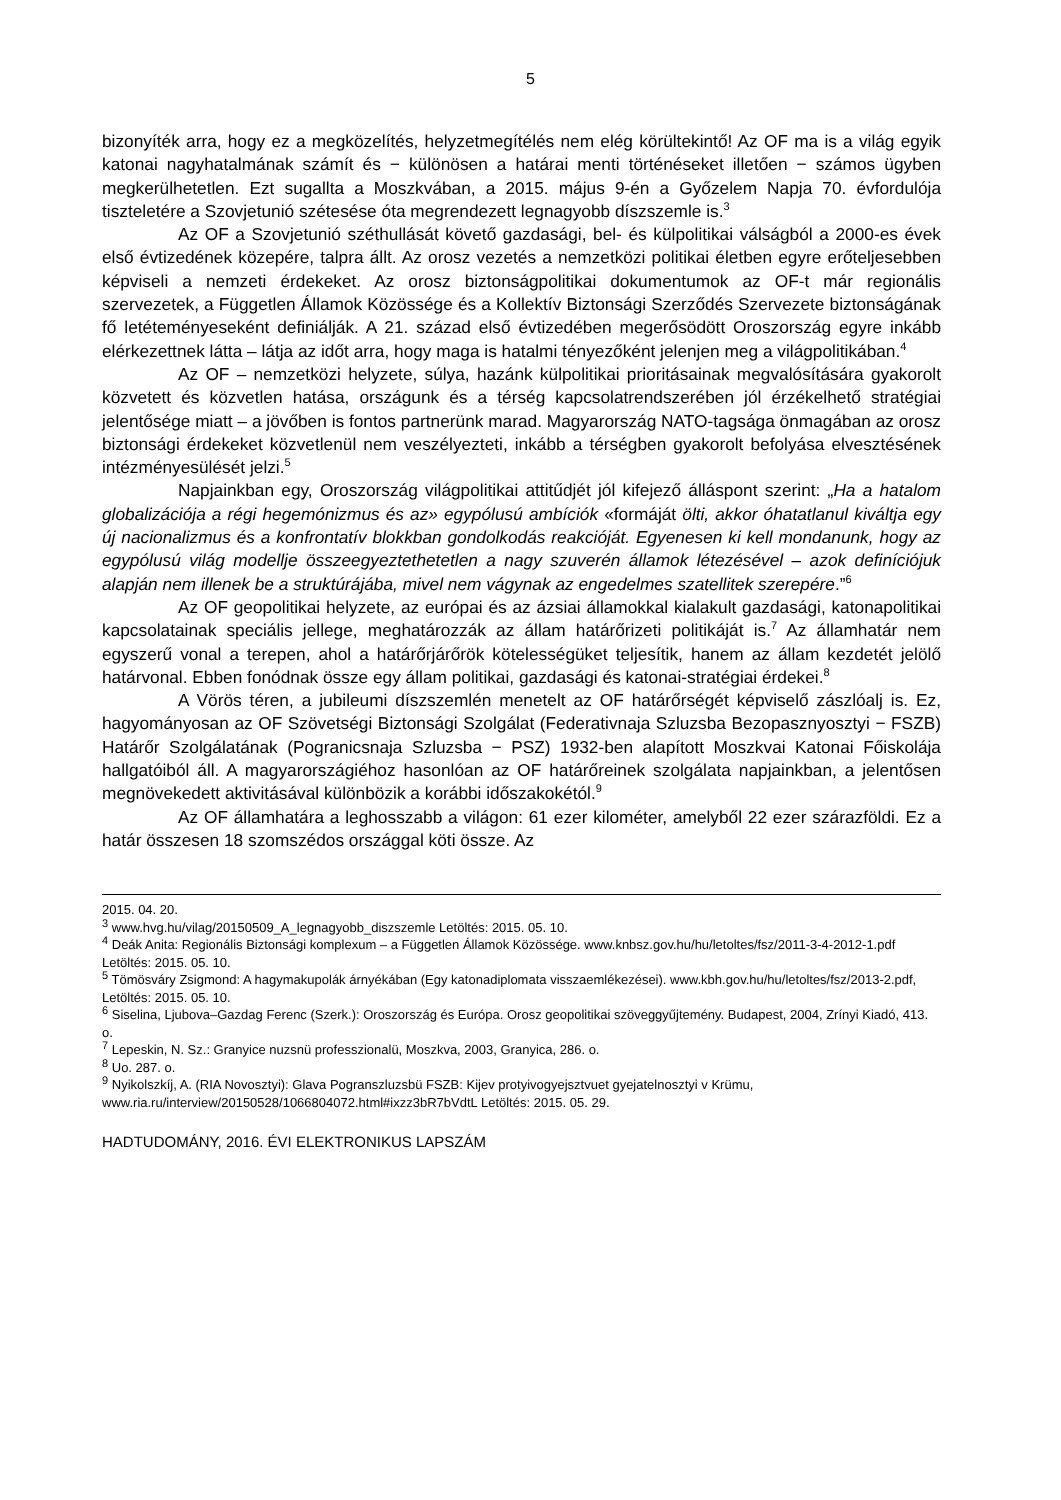5
bizonyíték arra, hogy ez a megközelítés, helyzetmegítélés nem elég körültekintő! Az OF ma is a világ egyik katonai nagyhatalmának számít és − különösen a határai menti történéseket illetően − számos ügyben megkerülhetetlen. Ezt sugallta a Moszkvában, a 2015. május 9-én a Győzelem Napja 70. évfordulója tiszteletére a Szovjetunió szétesése óta megrendezett legnagyobb díszszemle is.<sup>3</sup>
Az OF a Szovjetunió széthullását követő gazdasági, bel- és külpolitikai válságból a 2000-es évek első évtizedének közepére, talpra állt. Az orosz vezetés a nemzetközi politikai életben egyre erőteljesebben képviseli a nemzeti érdekeket. Az orosz biztonságpolitikai dokumentumok az OF-t már regionális szervezetek, a Független Államok Közössége és a Kollektív Biztonsági Szerződés Szervezete biztonságának fő letéteményeseként definiálják. A 21. század első évtizedében megerősödött Oroszország egyre inkább elérkezettnek látta – látja az időt arra, hogy maga is hatalmi tényezőként jelenjen meg a világpolitikában.<sup>4</sup>
Az OF – nemzetközi helyzete, súlya, hazánk külpolitikai prioritásainak megvalósítására gyakorolt közvetett és közvetlen hatása, országunk és a térség kapcsolatrendszerében jól érzékelhető stratégiai jelentősége miatt – a jövőben is fontos partnerünk marad. Magyarország NATO-tagsága önmagában az orosz biztonsági érdekeket közvetlenül nem veszélyezteti, inkább a térségben gyakorolt befolyása elvesztésének intézményesülését jelzi.<sup>5</sup>
Napjainkban egy, Oroszország világpolitikai attitűdjét jól kifejező álláspont szerint: „Ha a hatalom globalizációja a régi hegemónizmus és az» egypólusú ambíciók «formáját ölti, akkor óhatatlanul kiváltja egy új nacionalizmus és a konfrontatív blokkban gondolkodás reakcióját. Egyenesen ki kell mondanunk, hogy az egypólusú világ modellje összeegyeztethetetlen a nagy szuverén államok létezésével – azok definíciójuk alapján nem illenek be a struktúrájába, mivel nem vágynak az engedelmes szatellitek szerepére.”<sup>6</sup>
Az OF geopolitikai helyzete, az európai és az ázsiai államokkal kialakult gazdasági, katonapolitikai kapcsolatainak speciális jellege, meghatározzák az állam határőrizeti politikáját is.<sup>7</sup> Az államhatár nem egyszerű vonal a terepen, ahol a határőrjárőrök kötelességüket teljesítik, hanem az állam kezdetét jelölő határvonal. Ebben fonódnak össze egy állam politikai, gazdasági és katonai-stratégiai érdekei.<sup>8</sup>
A Vörös téren, a jubileumi díszszemlén menetelt az OF határőrségét képviselő zászlóalj is. Ez, hagyományosan az OF Szövetségi Biztonsági Szolgálat (Federativnaja Szluzsba Bezopasznyosztyi − FSZB) Határőr Szolgálatának (Pogranicsnaja Szluzsba − PSZ) 1932-ben alapított Moszkvai Katonai Főiskolája hallgatóiból áll. A magyarországiéhoz hasonlóan az OF határőreinek szolgálata napjainkban, a jelentősen megnövekedett aktivitásával különbözik a korábbi időszakokétól.<sup>9</sup>
Az OF államhatára a leghosszabb a világon: 61 ezer kilométer, amelyből 22 ezer szárazföldi. Ez a határ összesen 18 szomszédos országgal köti össze. Az
2015. 04. 20.
<sup>3</sup> www.hvg.hu/vilag/20150509_A_legnagyobb_diszszemle Letöltés: 2015. 05. 10.
<sup>4</sup> Deák Anita: Regionális Biztonsági komplexum – a Független Államok Közössége. www.knbsz.gov.hu/hu/letoltes/fsz/2011-3-4-2012-1.pdf Letöltés: 2015. 05. 10.
<sup>5</sup> Tömösváry Zsigmond: A hagymakupolák árnyékában (Egy katonadiplomata visszaemlékezései). www.kbh.gov.hu/hu/letoltes/fsz/2013-2.pdf, Letöltés: 2015. 05. 10.
<sup>6</sup> Siselina, Ljubova–Gazdag Ferenc (Szerk.): Oroszország és Európa. Orosz geopolitikai szöveggyűjtemény. Budapest, 2004, Zrínyi Kiadó, 413. o.
<sup>7</sup> Lepeskin, N. Sz.: Granyice nuzsnü professzionalü, Moszkva, 2003, Granyica, 286. o.
<sup>8</sup> Uo. 287. o.
<sup>9</sup> Nyikolszkíj, A. (RIA Novosztyi): Glava Pogranszluzsbü FSZB: Kijev protyivogyejsztvuet gyejatelnosztyi v Krümu, www.ria.ru/interview/20150528/1066804072.html#ixzz3bR7bVdtL Letöltés: 2015. 05. 29.
HADTUDOMÁNY, 2016. ÉVI ELEKTRONIKUS LAPSZÁM